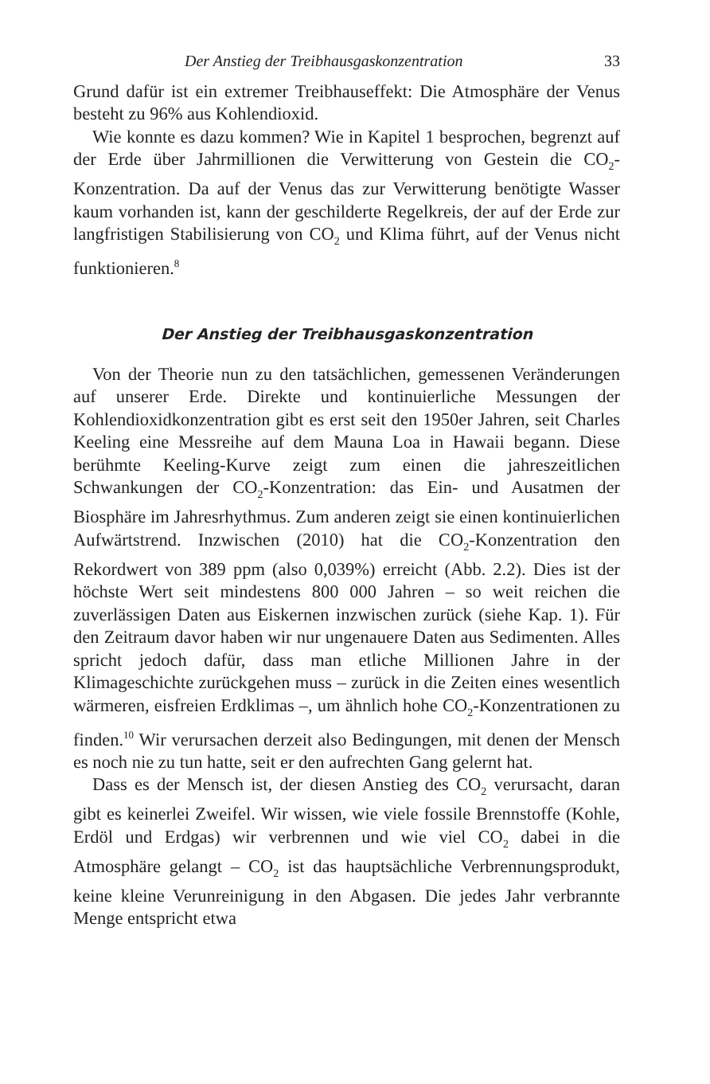Der Anstieg der Treibhausgaskonzentration 33
Grund dafür ist ein extremer Treibhauseffekt: Die Atmosphäre der Venus besteht zu 96% aus Kohlendioxid.
Wie konnte es dazu kommen? Wie in Kapitel 1 besprochen, begrenzt auf der Erde über Jahrmillionen die Verwitterung von Gestein die CO<sub>2</sub>-Konzentration. Da auf der Venus das zur Verwitterung benötigte Wasser kaum vorhanden ist, kann der geschilderte Regelkreis, der auf der Erde zur langfristigen Stabilisierung von CO<sub>2</sub> und Klima führt, auf der Venus nicht funktionieren.<sup>8</sup>
Der Anstieg der Treibhausgaskonzentration
Von der Theorie nun zu den tatsächlichen, gemessenen Veränderungen auf unserer Erde. Direkte und kontinuierliche Messungen der Kohlendioxidkonzentration gibt es erst seit den 1950er Jahren, seit Charles Keeling eine Messreihe auf dem Mauna Loa in Hawaii begann. Diese berühmte Keeling-Kurve zeigt zum einen die jahreszeitlichen Schwankungen der CO<sub>2</sub>-Konzentration: das Ein- und Ausatmen der Biosphäre im Jahresrhythmus. Zum anderen zeigt sie einen kontinuierlichen Aufwärtstrend. Inzwischen (2010) hat die CO<sub>2</sub>-Konzentration den Rekordwert von 389 ppm (also 0,039%) erreicht (Abb. 2.2). Dies ist der höchste Wert seit mindestens 800 000 Jahren – so weit reichen die zuverlässigen Daten aus Eiskernen inzwischen zurück (siehe Kap. 1). Für den Zeitraum davor haben wir nur ungenauere Daten aus Sedimenten. Alles spricht jedoch dafür, dass man etliche Millionen Jahre in der Klimageschichte zurückgehen muss – zurück in die Zeiten eines wesentlich wärmeren, eisfreien Erdklimas –, um ähnlich hohe CO<sub>2</sub>-Konzentrationen zu finden.<sup>10</sup> Wir verursachen derzeit also Bedingungen, mit denen der Mensch es noch nie zu tun hatte, seit er den aufrechten Gang gelernt hat.
Dass es der Mensch ist, der diesen Anstieg des CO<sub>2</sub> verursacht, daran gibt es keinerlei Zweifel. Wir wissen, wie viele fossile Brennstoffe (Kohle, Erdöl und Erdgas) wir verbrennen und wie viel CO<sub>2</sub> dabei in die Atmosphäre gelangt – CO<sub>2</sub> ist das hauptsächliche Verbrennungsprodukt, keine kleine Verunreinigung in den Abgasen. Die jedes Jahr verbrannte Menge entspricht etwa